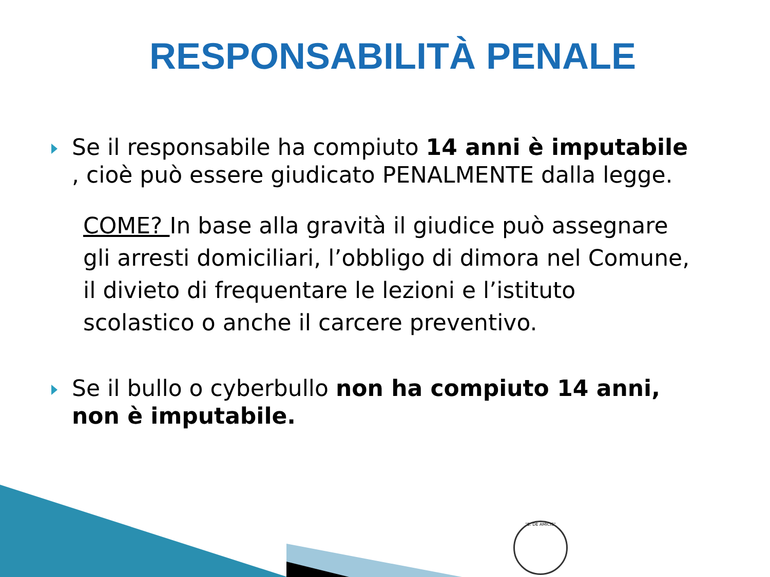RESPONSABILITÀ PENALE
Se il responsabile ha compiuto 14 anni è imputabile , cioè può essere giudicato PENALMENTE dalla legge.
COME? In base alla gravità il giudice può assegnare gli arresti domiciliari, l’obbligo di dimora nel Comune, il divieto di frequentare le lezioni e l’istituto scolastico o anche il carcere preventivo.
Se il bullo o cyberbullo non ha compiuto 14 anni, non è imputabile.
"E. DE AMICIS"